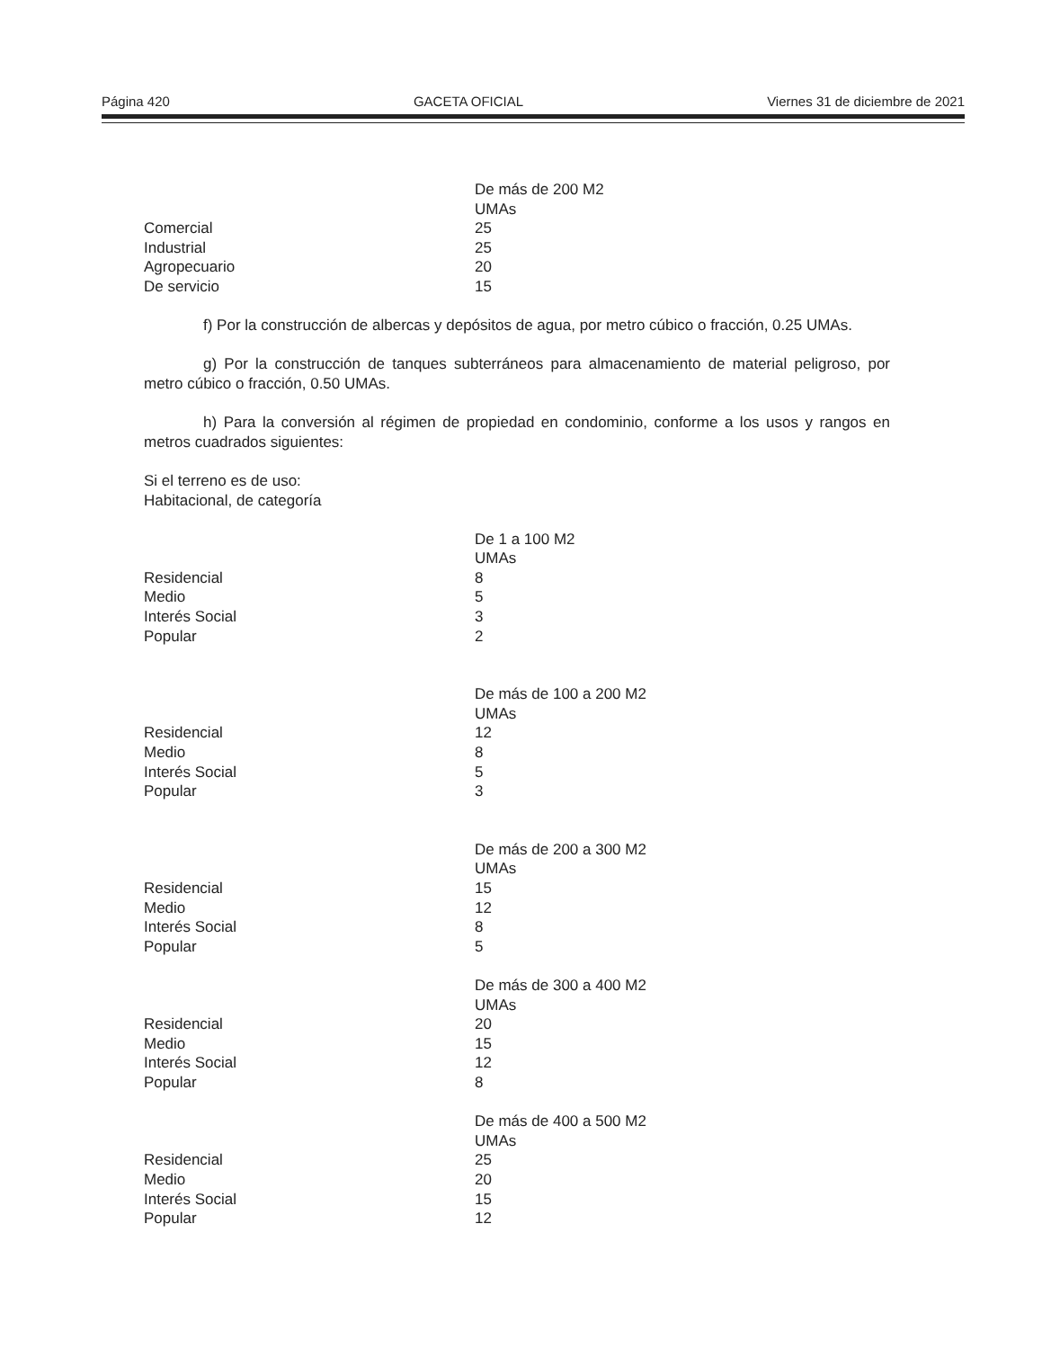Página 420 GACETA OFICIAL Viernes 31 de diciembre de 2021
| | De más de 200 M2 |
| | UMAs |
| Comercial | 25 |
| Industrial | 25 |
| Agropecuario | 20 |
| De servicio | 15 |
f) Por la construcción de albercas y depósitos de agua, por metro cúbico o fracción, 0.25 UMAs.
g) Por la construcción de tanques subterráneos para almacenamiento de material peligroso, por metro cúbico o fracción, 0.50 UMAs.
h) Para la conversión al régimen de propiedad en condominio, conforme a los usos y rangos en metros cuadrados siguientes:
Si el terreno es de uso:
Habitacional, de categoría
| | De 1 a 100 M2 |
| | UMAs |
| Residencial | 8 |
| Medio | 5 |
| Interés Social | 3 |
| Popular | 2 |
| | De más de 100 a 200 M2 |
| | UMAs |
| Residencial | 12 |
| Medio | 8 |
| Interés Social | 5 |
| Popular | 3 |
| | De más de 200 a 300 M2 |
| | UMAs |
| Residencial | 15 |
| Medio | 12 |
| Interés Social | 8 |
| Popular | 5 |
| | De más de 300 a 400 M2 |
| | UMAs |
| Residencial | 20 |
| Medio | 15 |
| Interés Social | 12 |
| Popular | 8 |
| | De más de 400 a 500 M2 |
| | UMAs |
| Residencial | 25 |
| Medio | 20 |
| Interés Social | 15 |
| Popular | 12 |